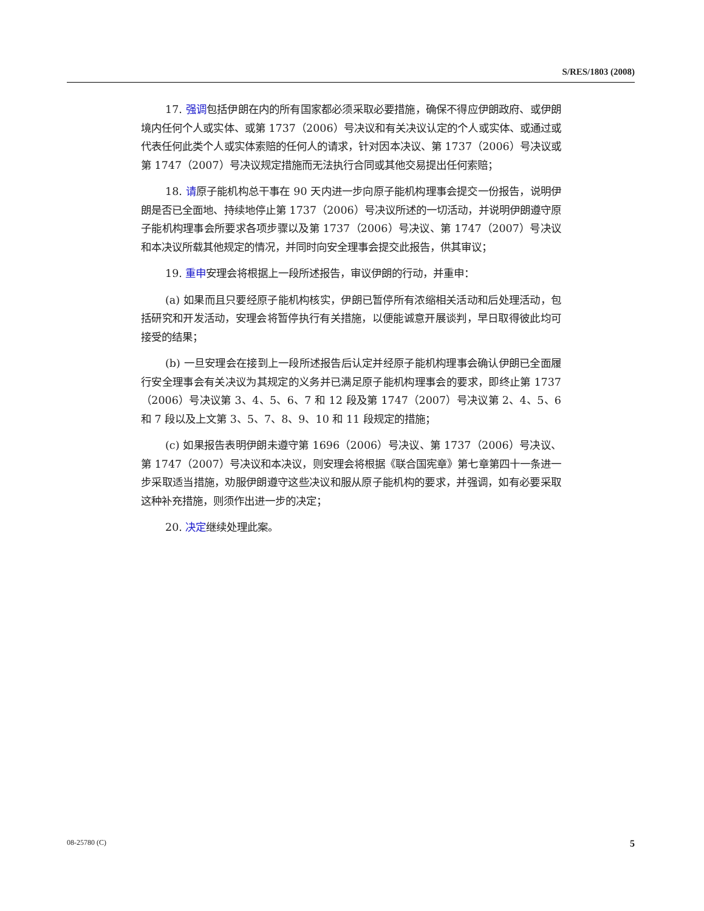S/RES/1803 (2008)
17. 强调包括伊朗在内的所有国家都必须采取必要措施，确保不得应伊朗政府、或伊朗境内任何个人或实体、或第 1737（2006）号决议和有关决议认定的个人或实体、或通过或代表任何此类个人或实体索赔的任何人的请求，针对因本决议、第 1737（2006）号决议或第 1747（2007）号决议规定措施而无法执行合同或其他交易提出任何索赔；
18. 请原子能机构总干事在 90 天内进一步向原子能机构理事会提交一份报告，说明伊朗是否已全面地、持续地停止第 1737（2006）号决议所述的一切活动，并说明伊朗遵守原子能机构理事会所要求各项步骤以及第 1737（2006）号决议、第 1747（2007）号决议和本决议所载其他规定的情况，并同时向安全理事会提交此报告，供其审议；
19. 重申安理会将根据上一段所述报告，审议伊朗的行动，并重申：
(a) 如果而且只要经原子能机构核实，伊朗已暂停所有浓缩相关活动和后处理活动，包括研究和开发活动，安理会将暂停执行有关措施，以便能诚意开展谈判，早日取得彼此均可接受的结果；
(b) 一旦安理会在接到上一段所述报告后认定并经原子能机构理事会确认伊朗已全面履行安全理事会有关决议为其规定的义务并已满足原子能机构理事会的要求，即终止第 1737（2006）号决议第 3、4、5、6、7 和 12 段及第 1747（2007）号决议第 2、4、5、6 和 7 段以及上文第 3、5、7、8、9、10 和 11 段规定的措施；
(c) 如果报告表明伊朗未遵守第 1696（2006）号决议、第 1737（2006）号决议、第 1747（2007）号决议和本决议，则安理会将根据《联合国宪章》第七章第四十一条进一步采取适当措施，劝服伊朗遵守这些决议和服从原子能机构的要求，并强调，如有必要采取这种补充措施，则须作出进一步的决定；
20. 决定继续处理此案。
08-25780 (C) 5